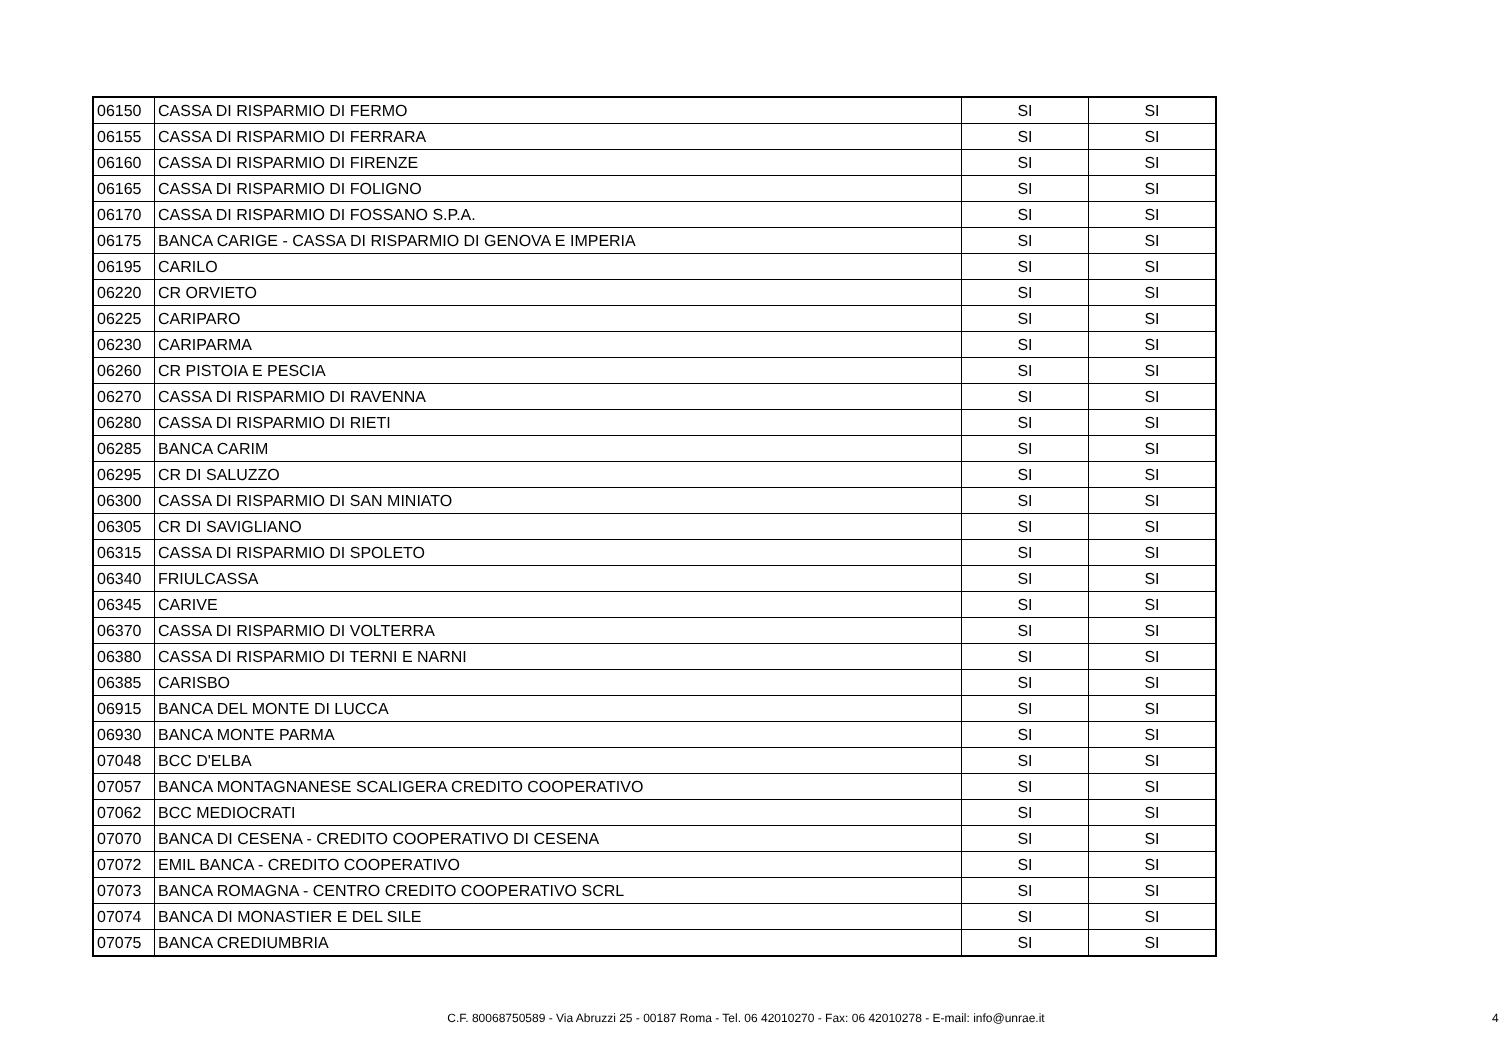| 06150 | CASSA DI RISPARMIO DI FERMO | SI | SI |
| 06155 | CASSA DI RISPARMIO DI FERRARA | SI | SI |
| 06160 | CASSA DI RISPARMIO DI FIRENZE | SI | SI |
| 06165 | CASSA DI RISPARMIO DI FOLIGNO | SI | SI |
| 06170 | CASSA DI RISPARMIO DI FOSSANO S.P.A. | SI | SI |
| 06175 | BANCA CARIGE - CASSA DI RISPARMIO DI GENOVA E IMPERIA | SI | SI |
| 06195 | CARILO | SI | SI |
| 06220 | CR ORVIETO | SI | SI |
| 06225 | CARIPARO | SI | SI |
| 06230 | CARIPARMA | SI | SI |
| 06260 | CR PISTOIA E PESCIA | SI | SI |
| 06270 | CASSA DI RISPARMIO DI RAVENNA | SI | SI |
| 06280 | CASSA DI RISPARMIO DI RIETI | SI | SI |
| 06285 | BANCA CARIM | SI | SI |
| 06295 | CR DI SALUZZO | SI | SI |
| 06300 | CASSA DI RISPARMIO DI SAN MINIATO | SI | SI |
| 06305 | CR DI SAVIGLIANO | SI | SI |
| 06315 | CASSA DI RISPARMIO DI SPOLETO | SI | SI |
| 06340 | FRIULCASSA | SI | SI |
| 06345 | CARIVE | SI | SI |
| 06370 | CASSA DI RISPARMIO DI VOLTERRA | SI | SI |
| 06380 | CASSA DI RISPARMIO DI TERNI E NARNI | SI | SI |
| 06385 | CARISBO | SI | SI |
| 06915 | BANCA DEL MONTE DI LUCCA | SI | SI |
| 06930 | BANCA MONTE PARMA | SI | SI |
| 07048 | BCC D'ELBA | SI | SI |
| 07057 | BANCA MONTAGNANESE SCALIGERA CREDITO COOPERATIVO | SI | SI |
| 07062 | BCC MEDIOCRATI | SI | SI |
| 07070 | BANCA DI CESENA - CREDITO COOPERATIVO DI CESENA | SI | SI |
| 07072 | EMIL BANCA - CREDITO COOPERATIVO | SI | SI |
| 07073 | BANCA ROMAGNA - CENTRO CREDITO COOPERATIVO SCRL | SI | SI |
| 07074 | BANCA DI MONASTIER E DEL SILE | SI | SI |
| 07075 | BANCA CREDIUMBRIA | SI | SI |
C.F. 80068750589 - Via Abruzzi 25 - 00187 Roma - Tel. 06 42010270 - Fax: 06 42010278 - E-mail: info@unrae.it 4